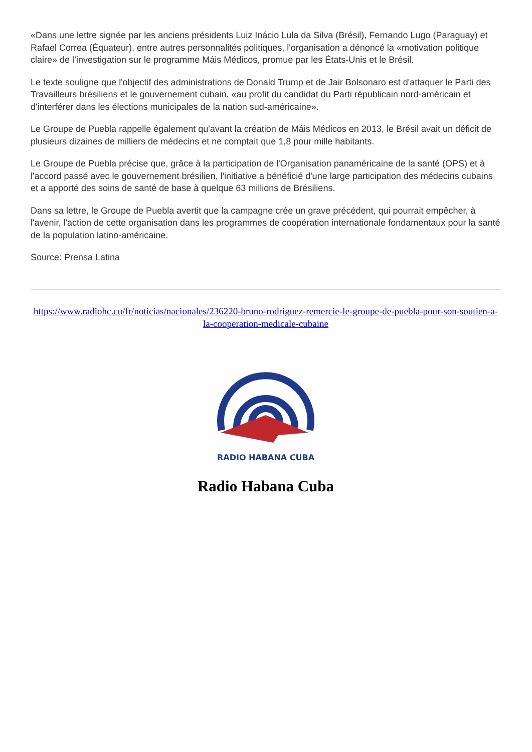«Dans une lettre signée par les anciens présidents Luiz Inácio Lula da Silva (Brésil), Fernando Lugo (Paraguay) et Rafael Correa (Équateur), entre autres personnalités politiques, l'organisation a dénoncé la «motivation politique claire» de l’investigation sur le programme Máis Médicos, promue par les États-Unis et le Brésil.
Le texte souligne que l'objectif des administrations de Donald Trump et de Jair Bolsonaro est d'attaquer le Parti des Travailleurs brésiliens et le gouvernement cubain, «au profit du candidat du Parti républicain nord-américain et d'interférer dans les élections municipales de la nation sud-américaine».
Le Groupe de Puebla rappelle également qu'avant la création de Máis Médicos en 2013, le Brésil avait un déficit de plusieurs dizaines de milliers de médecins et ne comptait que 1,8 pour mille habitants.
Le Groupe de Puebla précise que, grâce à la participation de l'Organisation panaméricaine de la santé (OPS) et à l'accord passé avec le gouvernement brésilien, l'initiative a bénéficié d'une large participation des médecins cubains et a apporté des soins de santé de base à quelque 63 millions de Brésiliens.
Dans sa lettre, le Groupe de Puebla avertit que la campagne crée un grave précédent, qui pourrait empêcher, à l'avenir, l'action de cette organisation dans les programmes de coopération internationale fondamentaux pour la santé de la population latino-américaine.
Source: Prensa Latina
https://www.radiohc.cu/fr/noticias/nacionales/236220-bruno-rodriguez-remercie-le-groupe-de-puebla-pour-son-soutien-a-la-cooperation-medicale-cubaine
RADIO HABANA CUBA
Radio Habana Cuba